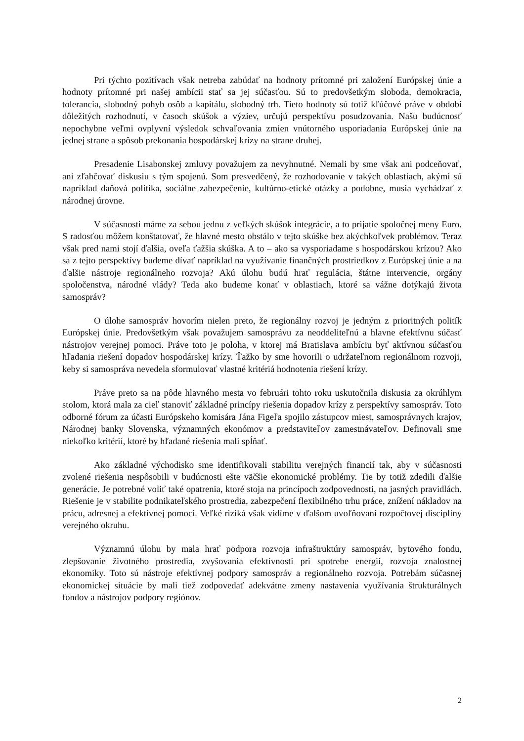Pri týchto pozitívach však netreba zabúdať na hodnoty prítomné pri založení Európskej únie a hodnoty prítomné pri našej ambícii stať sa jej súčasťou. Sú to predovšetkým sloboda, demokracia, tolerancia, slobodný pohyb osôb a kapitálu, slobodný trh. Tieto hodnoty sú totiž kľúčové práve v období dôležitých rozhodnutí, v časoch skúšok a výziev, určujú perspektívu posudzovania. Našu budúcnosť nepochybne veľmi ovplyvní výsledok schvaľovania zmien vnútorného usporiadania Európskej únie na jednej strane a spôsob prekonania hospodárskej krízy na strane druhej.
Presadenie Lisabonskej zmluvy považujem za nevyhnutné. Nemali by sme však ani podceňovať, ani zľahčovať diskusiu s tým spojenú. Som presvedčený, že rozhodovanie v takých oblastiach, akými sú napríklad daňová politika, sociálne zabezpečenie, kultúrno-etické otázky a podobne, musia vychádzať z národnej úrovne.
V súčasnosti máme za sebou jednu z veľkých skúšok integrácie, a to prijatie spoločnej meny Euro. S radosťou môžem konštatovať, že hlavné mesto obstálo v tejto skúške bez akýchkoľvek problémov. Teraz však pred nami stojí ďalšia, oveľa ťažšia skúška. A to – ako sa vysporiadame s hospodárskou krízou? Ako sa z tejto perspektívy budeme dívať napríklad na využívanie finančných prostriedkov z Európskej únie a na ďalšie nástroje regionálneho rozvoja? Akú úlohu budú hrať regulácia, štátne intervencie, orgány spoločenstva, národné vlády? Teda ako budeme konať v oblastiach, ktoré sa vážne dotýkajú života samospráv?
O úlohe samospráv hovorím nielen preto, že regionálny rozvoj je jedným z prioritných politík Európskej únie. Predovšetkým však považujem samosprávu za neoddeliteľnú a hlavne efektívnu súčasť nástrojov verejnej pomoci. Práve toto je poloha, v ktorej má Bratislava ambíciu byť aktívnou súčasťou hľadania riešení dopadov hospodárskej krízy. Ťažko by sme hovorili o udržateľnom regionálnom rozvoji, keby si samospráva nevedela sformulovať vlastné kritériá hodnotenia riešení krízy.
Práve preto sa na pôde hlavného mesta vo februári tohto roku uskutočnila diskusia za okrúhlym stolom, ktorá mala za cieľ stanoviť základné princípy riešenia dopadov krízy z perspektívy samospráv. Toto odborné fórum za účasti Európskeho komisára Jána Figeľa spojilo zástupcov miest, samosprávnych krajov, Národnej banky Slovenska, významných ekonómov a predstaviteľov zamestnávateľov. Definovali sme niekoľko kritérií, ktoré by hľadané riešenia mali spĺňať.
Ako základné východisko sme identifikovali stabilitu verejných financií tak, aby v súčasnosti zvolené riešenia nespôsobili v budúcnosti ešte väčšie ekonomické problémy. Tie by totiž zdedili ďalšie generácie. Je potrebné voliť také opatrenia, ktoré stoja na princípoch zodpovednosti, na jasných pravidlách. Riešenie je v stabilite podnikateľského prostredia, zabezpečení flexibilného trhu práce, znížení nákladov na prácu, adresnej a efektívnej pomoci. Veľké riziká však vidíme v ďalšom uvoľňovaní rozpočtovej disciplíny verejného okruhu.
Významnú úlohu by mala hrať podpora rozvoja infraštruktúry samospráv, bytového fondu, zlepšovanie životného prostredia, zvyšovania efektívnosti pri spotrebe energií, rozvoja znalostnej ekonomiky. Toto sú nástroje efektívnej podpory samospráv a regionálneho rozvoja. Potrebám súčasnej ekonomickej situácie by mali tiež zodpovedať adekvátne zmeny nastavenia využívania štrukturálnych fondov a nástrojov podpory regiónov.
2